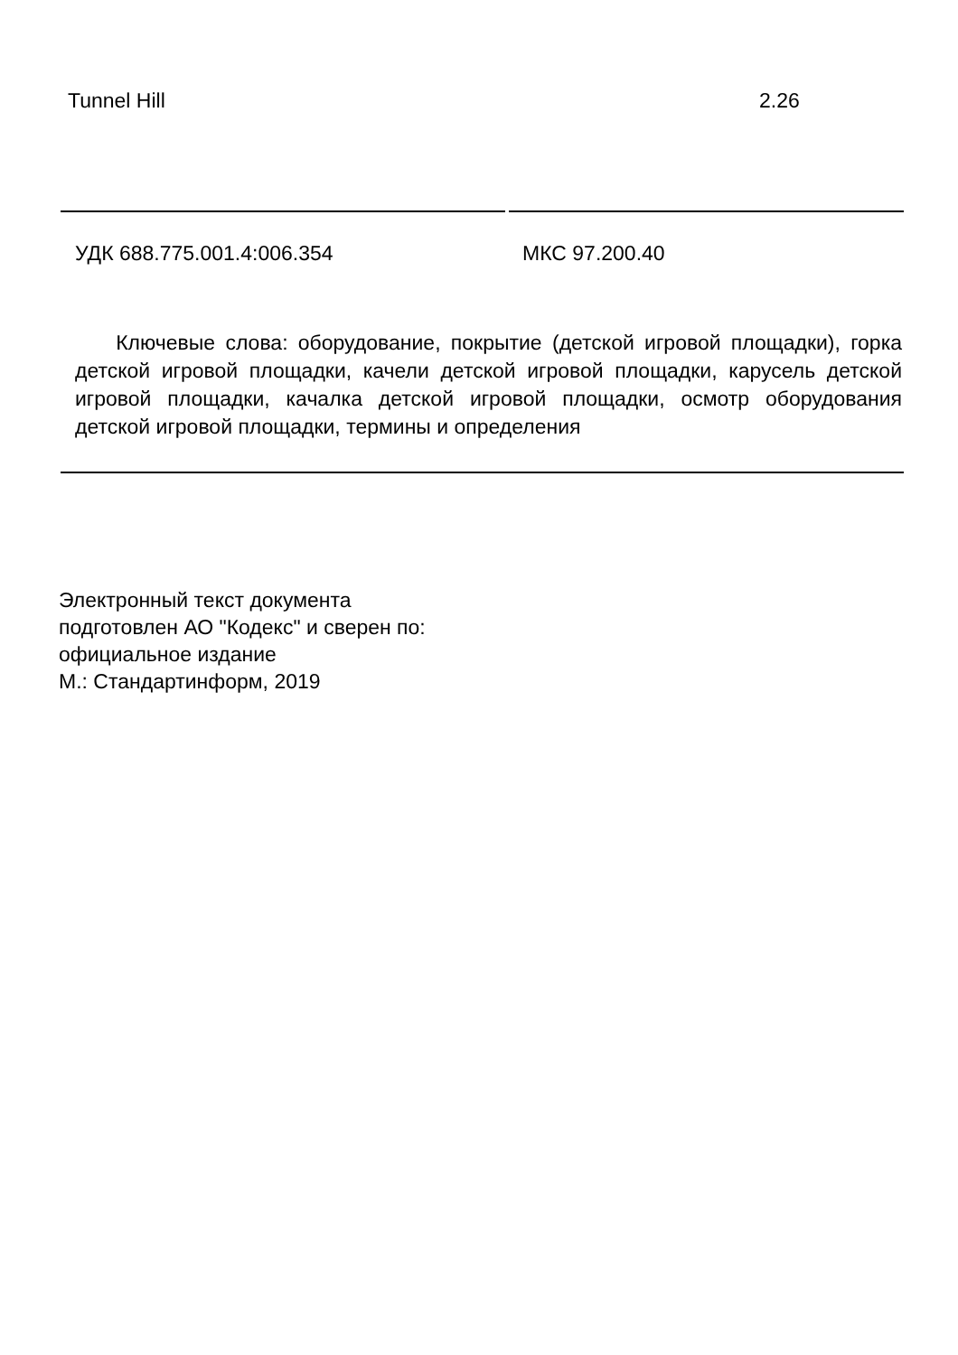Tunnel Hill 2.26
УДК 688.775.001.4:006.354 МКС 97.200.40
Ключевые слова: оборудование, покрытие (детской игровой площадки), горка детской игровой площадки, качели детской игровой площадки, карусель детской игровой площадки, качалка детской игровой площадки, осмотр оборудования детской игровой площадки, термины и определения
Электронный текст документа
подготовлен АО "Кодекс" и сверен по:
официальное издание
М.: Стандартинформ, 2019